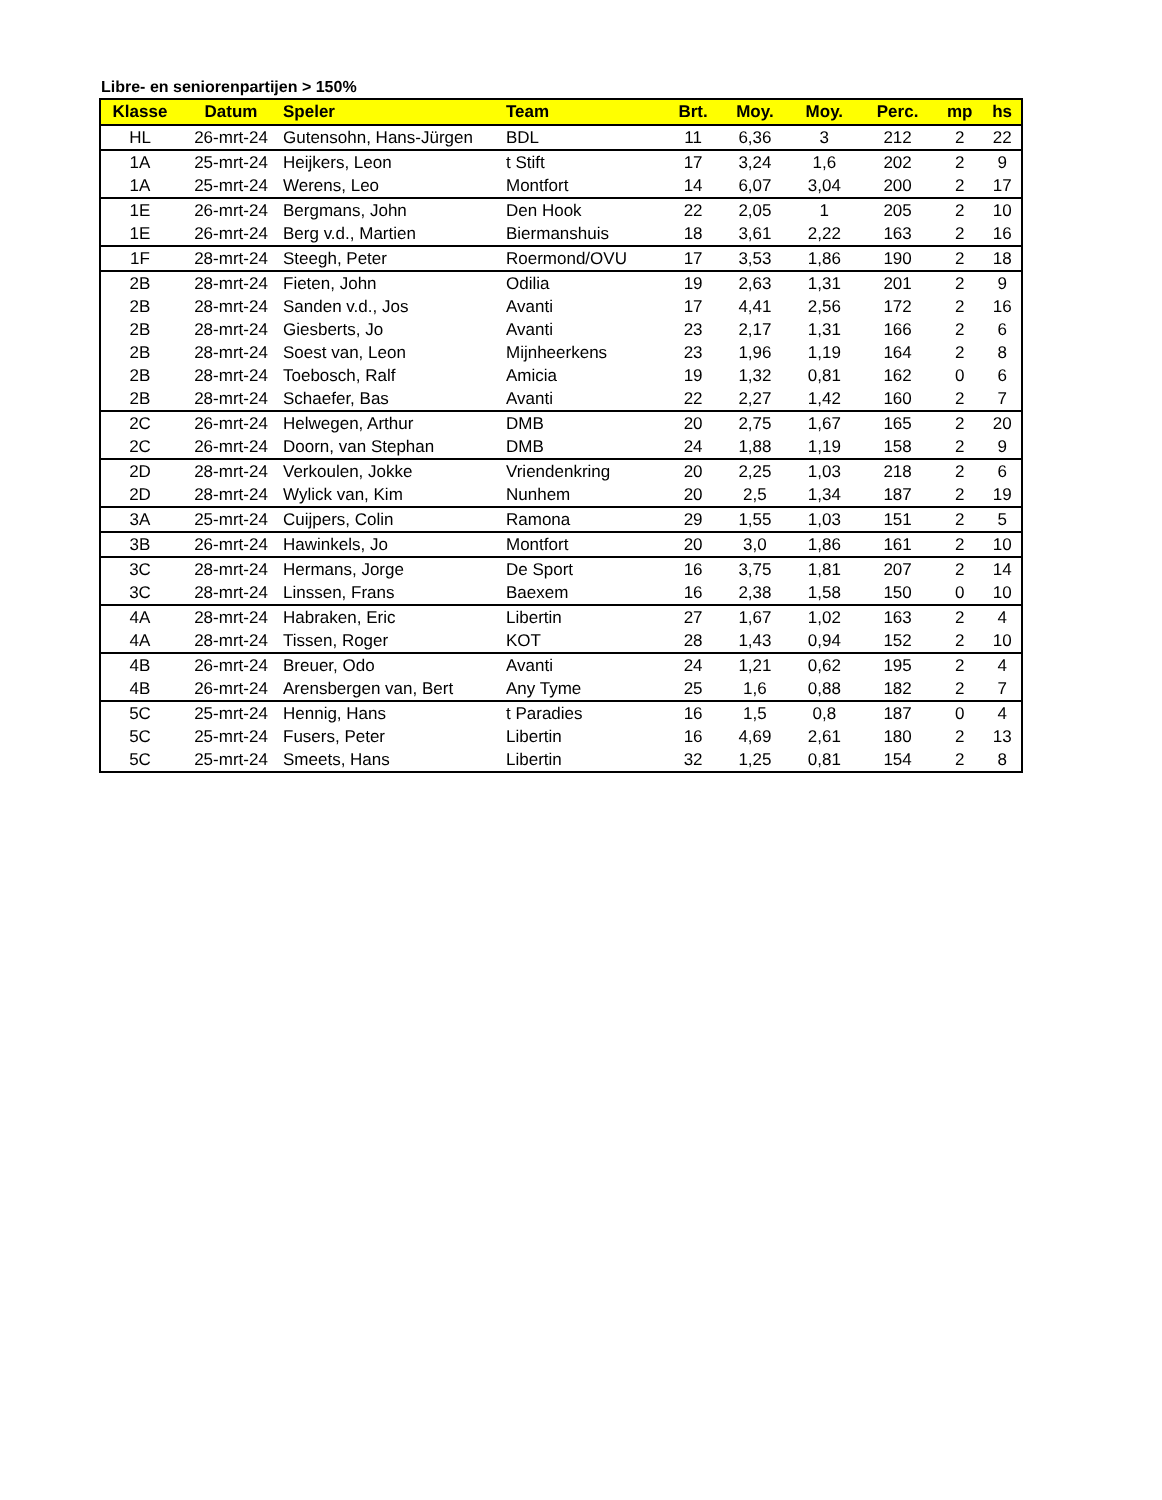Libre- en seniorenpartijen > 150%
| Klasse | Datum | Speler | Team | Brt. | Moy. | Moy. | Perc. | mp | hs |
| --- | --- | --- | --- | --- | --- | --- | --- | --- | --- |
| HL | 26-mrt-24 | Gutensohn, Hans-Jürgen | BDL | 11 | 6,36 | 3 | 212 | 2 | 22 |
| 1A | 25-mrt-24 | Heijkers, Leon | t Stift | 17 | 3,24 | 1,6 | 202 | 2 | 9 |
| 1A | 25-mrt-24 | Werens, Leo | Montfort | 14 | 6,07 | 3,04 | 200 | 2 | 17 |
| 1E | 26-mrt-24 | Bergmans, John | Den Hook | 22 | 2,05 | 1 | 205 | 2 | 10 |
| 1E | 26-mrt-24 | Berg v.d., Martien | Biermanshuis | 18 | 3,61 | 2,22 | 163 | 2 | 16 |
| 1F | 28-mrt-24 | Steegh, Peter | Roermond/OVU | 17 | 3,53 | 1,86 | 190 | 2 | 18 |
| 2B | 28-mrt-24 | Fieten, John | Odilia | 19 | 2,63 | 1,31 | 201 | 2 | 9 |
| 2B | 28-mrt-24 | Sanden v.d., Jos | Avanti | 17 | 4,41 | 2,56 | 172 | 2 | 16 |
| 2B | 28-mrt-24 | Giesberts, Jo | Avanti | 23 | 2,17 | 1,31 | 166 | 2 | 6 |
| 2B | 28-mrt-24 | Soest van, Leon | Mijnheerkens | 23 | 1,96 | 1,19 | 164 | 2 | 8 |
| 2B | 28-mrt-24 | Toebosch, Ralf | Amicia | 19 | 1,32 | 0,81 | 162 | 0 | 6 |
| 2B | 28-mrt-24 | Schaefer, Bas | Avanti | 22 | 2,27 | 1,42 | 160 | 2 | 7 |
| 2C | 26-mrt-24 | Helwegen, Arthur | DMB | 20 | 2,75 | 1,67 | 165 | 2 | 20 |
| 2C | 26-mrt-24 | Doorn, van Stephan | DMB | 24 | 1,88 | 1,19 | 158 | 2 | 9 |
| 2D | 28-mrt-24 | Verkoulen, Jokke | Vriendenkring | 20 | 2,25 | 1,03 | 218 | 2 | 6 |
| 2D | 28-mrt-24 | Wylick van, Kim | Nunhem | 20 | 2,5 | 1,34 | 187 | 2 | 19 |
| 3A | 25-mrt-24 | Cuijpers, Colin | Ramona | 29 | 1,55 | 1,03 | 151 | 2 | 5 |
| 3B | 26-mrt-24 | Hawinkels, Jo | Montfort | 20 | 3,0 | 1,86 | 161 | 2 | 10 |
| 3C | 28-mrt-24 | Hermans, Jorge | De Sport | 16 | 3,75 | 1,81 | 207 | 2 | 14 |
| 3C | 28-mrt-24 | Linssen, Frans | Baexem | 16 | 2,38 | 1,58 | 150 | 0 | 10 |
| 4A | 28-mrt-24 | Habraken, Eric | Libertin | 27 | 1,67 | 1,02 | 163 | 2 | 4 |
| 4A | 28-mrt-24 | Tissen, Roger | KOT | 28 | 1,43 | 0,94 | 152 | 2 | 10 |
| 4B | 26-mrt-24 | Breuer, Odo | Avanti | 24 | 1,21 | 0,62 | 195 | 2 | 4 |
| 4B | 26-mrt-24 | Arensbergen van, Bert | Any Tyme | 25 | 1,6 | 0,88 | 182 | 2 | 7 |
| 5C | 25-mrt-24 | Hennig, Hans | t Paradies | 16 | 1,5 | 0,8 | 187 | 0 | 4 |
| 5C | 25-mrt-24 | Fusers, Peter | Libertin | 16 | 4,69 | 2,61 | 180 | 2 | 13 |
| 5C | 25-mrt-24 | Smeets, Hans | Libertin | 32 | 1,25 | 0,81 | 154 | 2 | 8 |